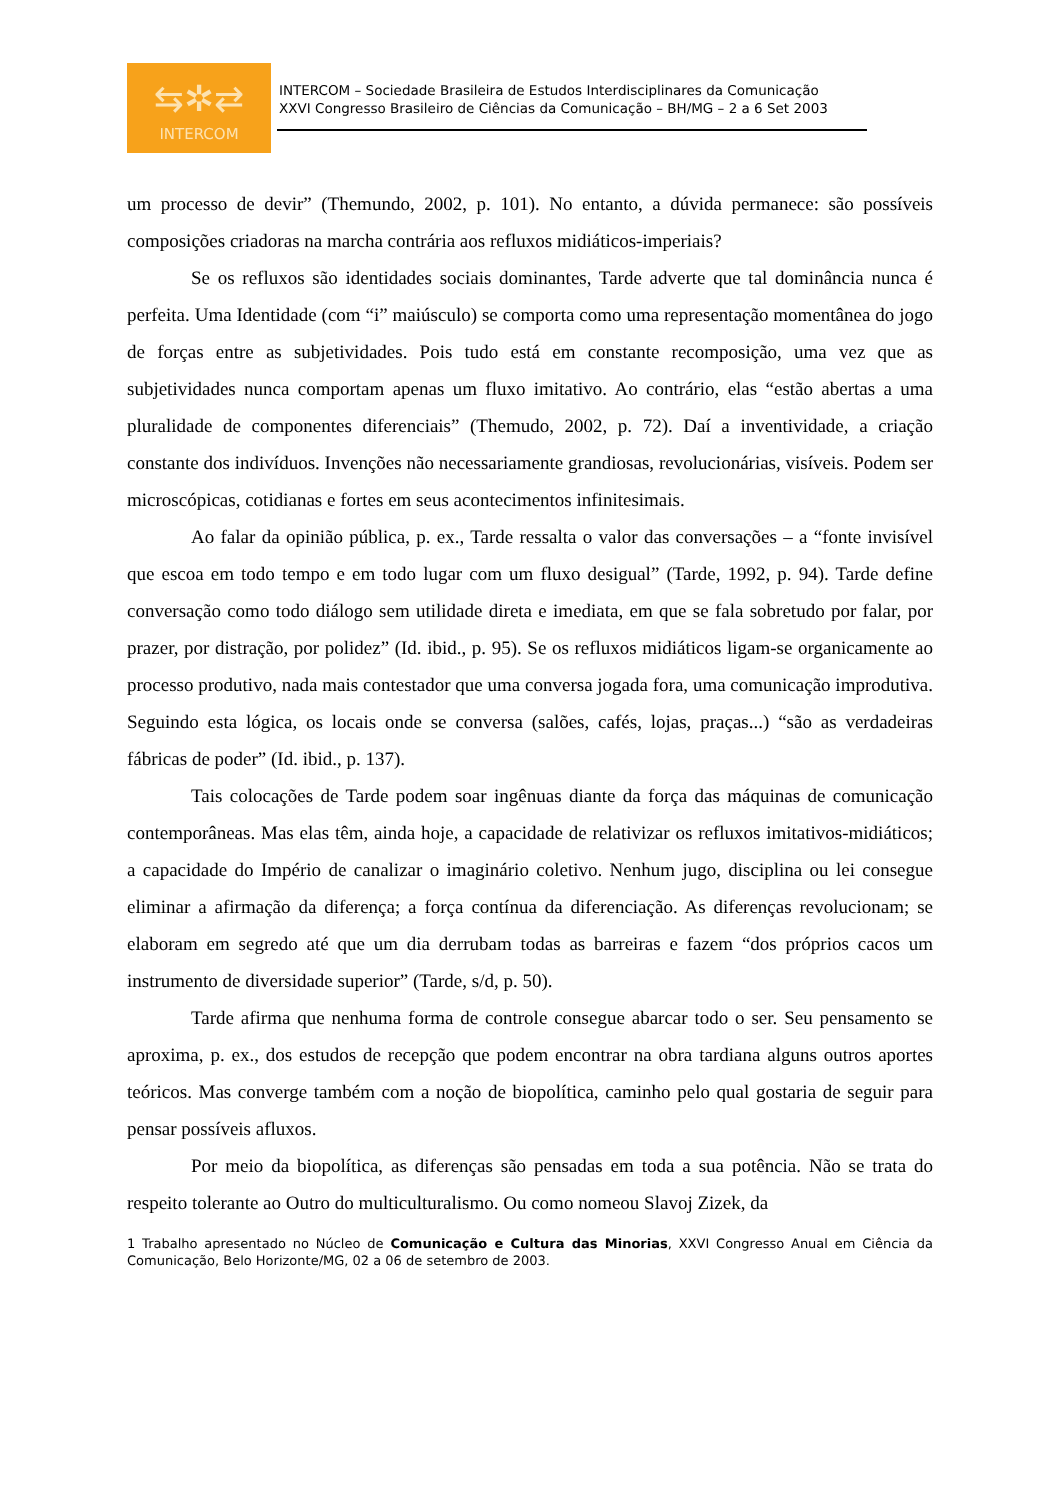⇆✲⇄
INTERCOM
INTERCOM – Sociedade Brasileira de Estudos Interdisciplinares da Comunicação
XXVI Congresso Brasileiro de Ciências da Comunicação – BH/MG – 2 a 6 Set 2003
um processo de devir” (Themundo, 2002, p. 101). No entanto, a dúvida permanece: são possíveis composições criadoras na marcha contrária aos refluxos midiáticos-imperiais?
Se os refluxos são identidades sociais dominantes, Tarde adverte que tal dominância nunca é perfeita. Uma Identidade (com “i” maiúsculo) se comporta como uma representação momentânea do jogo de forças entre as subjetividades. Pois tudo está em constante recomposição, uma vez que as subjetividades nunca comportam apenas um fluxo imitativo. Ao contrário, elas “estão abertas a uma pluralidade de componentes diferenciais” (Themudo, 2002, p. 72). Daí a inventividade, a criação constante dos indivíduos. Invenções não necessariamente grandiosas, revolucionárias, visíveis. Podem ser microscópicas, cotidianas e fortes em seus acontecimentos infinitesimais.
Ao falar da opinião pública, p. ex., Tarde ressalta o valor das conversações – a “fonte invisível que escoa em todo tempo e em todo lugar com um fluxo desigual” (Tarde, 1992, p. 94). Tarde define conversação como todo diálogo sem utilidade direta e imediata, em que se fala sobretudo por falar, por prazer, por distração, por polidez” (Id. ibid., p. 95). Se os refluxos midiáticos ligam-se organicamente ao processo produtivo, nada mais contestador que uma conversa jogada fora, uma comunicação improdutiva. Seguindo esta lógica, os locais onde se conversa (salões, cafés, lojas, praças...) “são as verdadeiras fábricas de poder” (Id. ibid., p. 137).
Tais colocações de Tarde podem soar ingênuas diante da força das máquinas de comunicação contemporâneas. Mas elas têm, ainda hoje, a capacidade de relativizar os refluxos imitativos-midiáticos; a capacidade do Império de canalizar o imaginário coletivo. Nenhum jugo, disciplina ou lei consegue eliminar a afirmação da diferença; a força contínua da diferenciação. As diferenças revolucionam; se elaboram em segredo até que um dia derrubam todas as barreiras e fazem “dos próprios cacos um instrumento de diversidade superior” (Tarde, s/d, p. 50).
Tarde afirma que nenhuma forma de controle consegue abarcar todo o ser. Seu pensamento se aproxima, p. ex., dos estudos de recepção que podem encontrar na obra tardiana alguns outros aportes teóricos. Mas converge também com a noção de biopolítica, caminho pelo qual gostaria de seguir para pensar possíveis afluxos.
Por meio da biopolítica, as diferenças são pensadas em toda a sua potência. Não se trata do respeito tolerante ao Outro do multiculturalismo. Ou como nomeou Slavoj Zizek, da
1 Trabalho apresentado no Núcleo de Comunicação e Cultura das Minorias, XXVI Congresso Anual em Ciência da Comunicação, Belo Horizonte/MG, 02 a 06 de setembro de 2003.